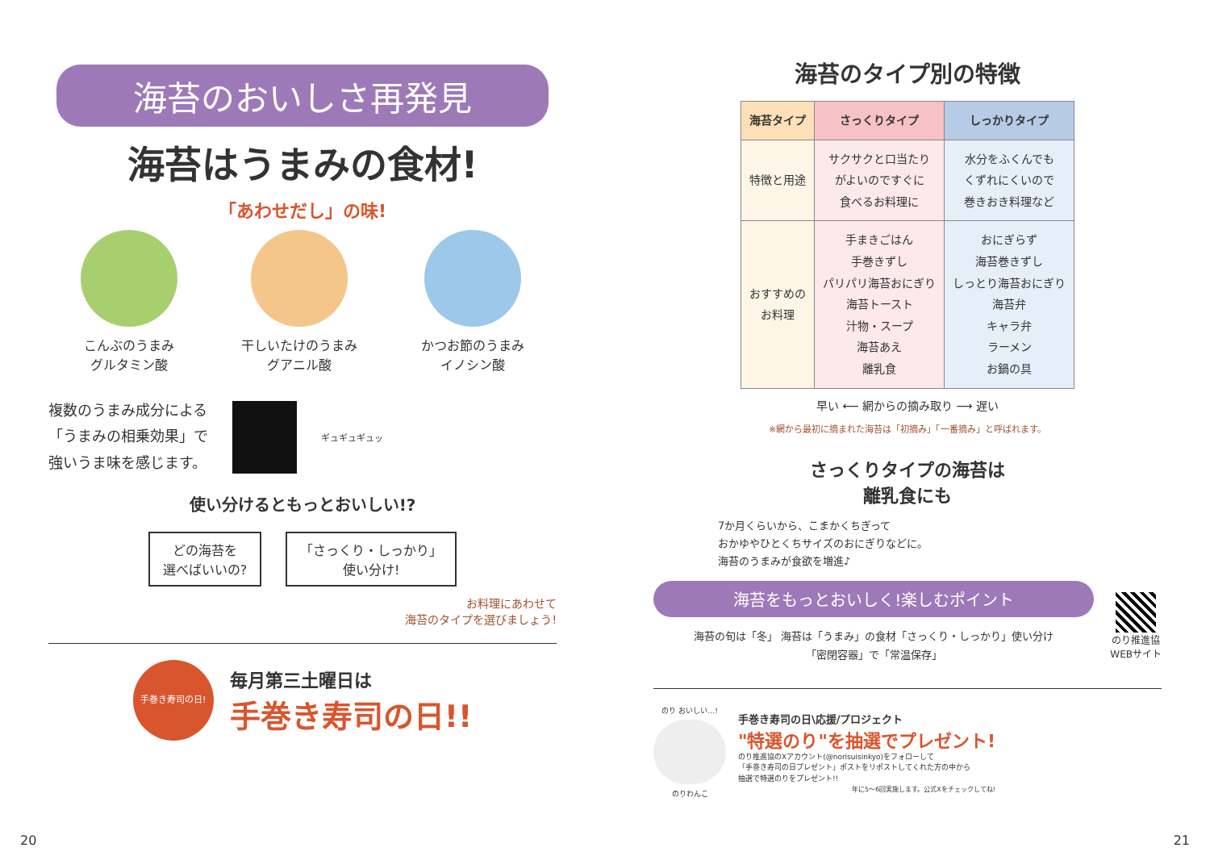海苔のおいしさ再発見
海苔はうまみの食材!
「あわせだし」の味!
こんぶのうまみ
グルタミン酸
干しいたけのうまみ
グアニル酸
かつお節のうまみ
イノシン酸
複数のうまみ成分による
「うまみの相乗効果」で
強いうま味を感じます。
ギュギュギュッ
使い分けるともっとおいしい!?
どの海苔を
選べばいいの?
「さっくり・しっかり」
使い分け!
お料理にあわせて
海苔のタイプを選びましょう!
手巻き寿司の日!
毎月第三土曜日は
手巻き寿司の日!!
20
海苔のタイプ別の特徴
| 海苔タイプ | さっくりタイプ | しっかりタイプ |
| --- | --- | --- |
| 特徴と用途 | サクサクと口当たり がよいのですぐに 食べるお料理に | 水分をふくんでも くずれにくいので 巻きおき料理など |
| おすすめの お料理 | 手まきごはん 手巻きずし パリパリ海苔おにぎり 海苔トースト 汁物・スープ 海苔あえ 離乳食 | おにぎらず 海苔巻きずし しっとり海苔おにぎり 海苔弁 キャラ弁 ラーメン お鍋の具 |
早い ⟵ 網からの摘み取り ⟶ 遅い
※網から最初に摘まれた海苔は「初摘み」「一番摘み」と呼ばれます。
さっくりタイプの海苔は
離乳食にも
7か月くらいから、こまかくちぎって
おかゆやひとくちサイズのおにぎりなどに。
海苔のうまみが食欲を増進♪
海苔をもっとおいしく!楽しむポイント
海苔の旬は「冬」 海苔は「うまみ」の食材「さっくり・しっかり」使い分け
「密閉容器」で「常温保存」
のり推進協
WEBサイト
のり おいしい…!
のりわんこ
手巻き寿司の日\応援/プロジェクト
"特選のり"を抽選でプレゼント!
のり推進協のXアカウント(@norisuisinkyo)をフォローして
「手巻き寿司の日プレゼント」ポストをリポストしてくれた方の中から
抽選で特選のりをプレゼント!!
年に5〜6回実施します。公式Xをチェックしてね!
21